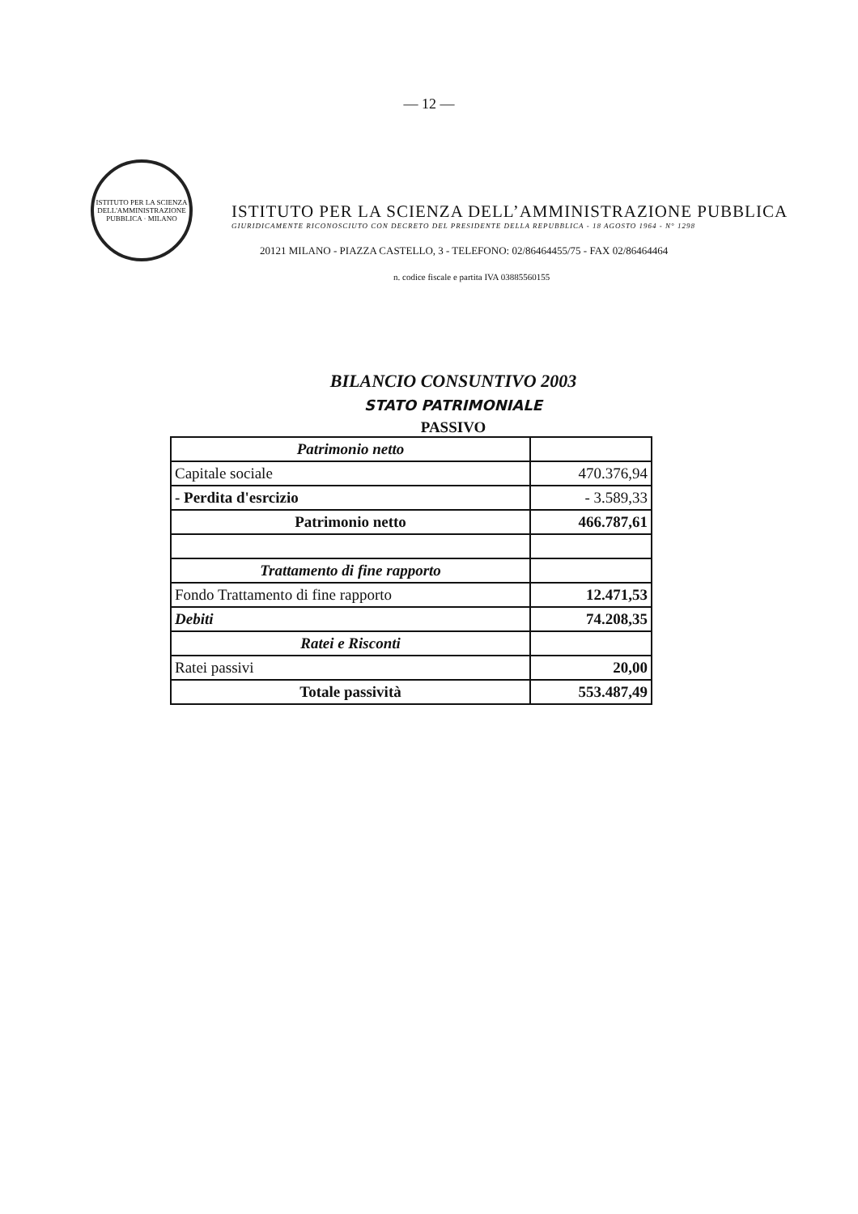— 12 —
ISTITUTO PER LA SCIENZA DELL'AMMINISTRAZIONE PUBBLICA · MILANO
ISTITUTO PER LA SCIENZA DELL’AMMINISTRAZIONE PUBBLICA
GIURIDICAMENTE RICONOSCIUTO CON DECRETO DEL PRESIDENTE DELLA REPUBBLICA - 18 AGOSTO 1964 - N° 1298
20121 MILANO - PIAZZA CASTELLO, 3 - TELEFONO: 02/86464455/75 - FAX 02/86464464
n. codice fiscale e partita IVA 03885560155
BILANCIO CONSUNTIVO 2003
STATO PATRIMONIALE
PASSIVO
| Patrimonio netto | |
| Capitale sociale | 470.376,94 |
| - Perdita d'esrcizio | - 3.589,33 |
| Patrimonio netto | 466.787,61 |
| Trattamento di fine rapporto | |
| Fondo Trattamento di fine rapporto | 12.471,53 |
| Debiti | 74.208,35 |
| Ratei e Risconti | |
| Ratei passivi | 20,00 |
| Totale passività | 553.487,49 |